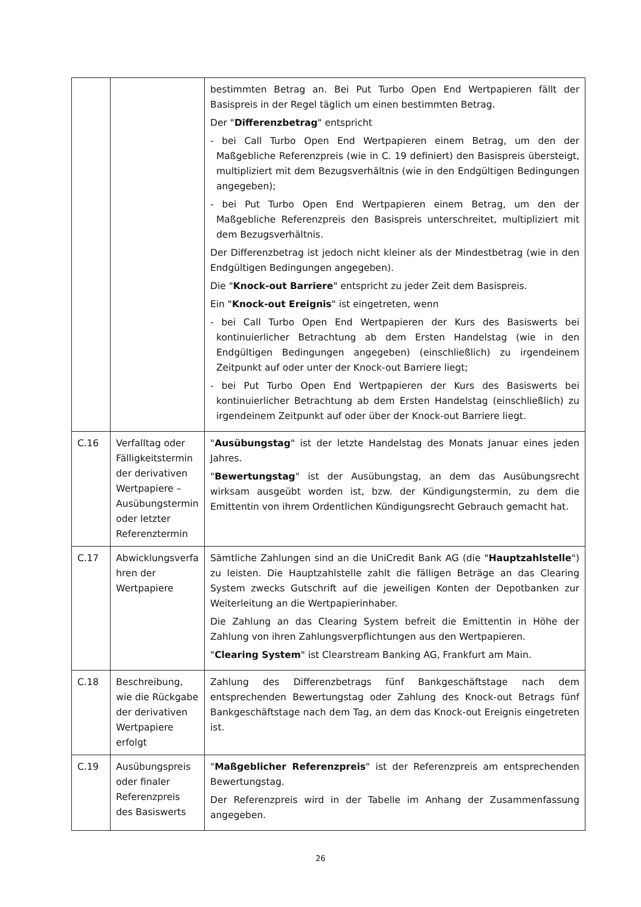| | | bestimmten Betrag an. Bei Put Turbo Open End Wertpapieren fällt der Basispreis in der Regel täglich um einen bestimmten Betrag. Der " Differenzbetrag " entspricht - bei Call Turbo Open End Wertpapieren einem Betrag, um den der Maßgebliche Referenzpreis (wie in C. 19 definiert) den Basispreis übersteigt, multipliziert mit dem Bezugsverhältnis (wie in den Endgültigen Bedingungen angegeben); - bei Put Turbo Open End Wertpapieren einem Betrag, um den der Maßgebliche Referenzpreis den Basispreis unterschreitet, multipliziert mit dem Bezugsverhältnis. Der Differenzbetrag ist jedoch nicht kleiner als der Mindestbetrag (wie in den Endgültigen Bedingungen angegeben). Die " Knock-out Barriere " entspricht zu jeder Zeit dem Basispreis. Ein " Knock-out Ereignis " ist eingetreten, wenn - bei Call Turbo Open End Wertpapieren der Kurs des Basiswerts bei kontinuierlicher Betrachtung ab dem Ersten Handelstag (wie in den Endgültigen Bedingungen angegeben) (einschließlich) zu irgendeinem Zeitpunkt auf oder unter der Knock-out Barriere liegt; - bei Put Turbo Open End Wertpapieren der Kurs des Basiswerts bei kontinuierlicher Betrachtung ab dem Ersten Handelstag (einschließlich) zu irgendeinem Zeitpunkt auf oder über der Knock-out Barriere liegt. |
| C.16 | Verfalltag oder Fälligkeitstermin der derivativen Wertpapiere – Ausübungstermin oder letzter Referenztermin | " Ausübungstag " ist der letzte Handelstag des Monats Januar eines jeden Jahres. " Bewertungstag " ist der Ausübungstag, an dem das Ausübungsrecht wirksam ausgeübt worden ist, bzw. der Kündigungstermin, zu dem die Emittentin von ihrem Ordentlichen Kündigungsrecht Gebrauch gemacht hat. |
| C.17 | Abwicklungsverfa hren der Wertpapiere | Sämtliche Zahlungen sind an die UniCredit Bank AG (die " Hauptzahlstelle ") zu leisten. Die Hauptzahlstelle zahlt die fälligen Beträge an das Clearing System zwecks Gutschrift auf die jeweiligen Konten der Depotbanken zur Weiterleitung an die Wertpapierinhaber. Die Zahlung an das Clearing System befreit die Emittentin in Höhe der Zahlung von ihren Zahlungsverpflichtungen aus den Wertpapieren. " Clearing System " ist Clearstream Banking AG, Frankfurt am Main. |
| C.18 | Beschreibung, wie die Rückgabe der derivativen Wertpapiere erfolgt | Zahlung des Differenzbetrags fünf Bankgeschäftstage nach dem entsprechenden Bewertungstag oder Zahlung des Knock-out Betrags fünf Bankgeschäftstage nach dem Tag, an dem das Knock-out Ereignis eingetreten ist. |
| C.19 | Ausübungspreis oder finaler Referenzpreis des Basiswerts | " Maßgeblicher Referenzpreis " ist der Referenzpreis am entsprechenden Bewertungstag. Der Referenzpreis wird in der Tabelle im Anhang der Zusammenfassung angegeben. |
26